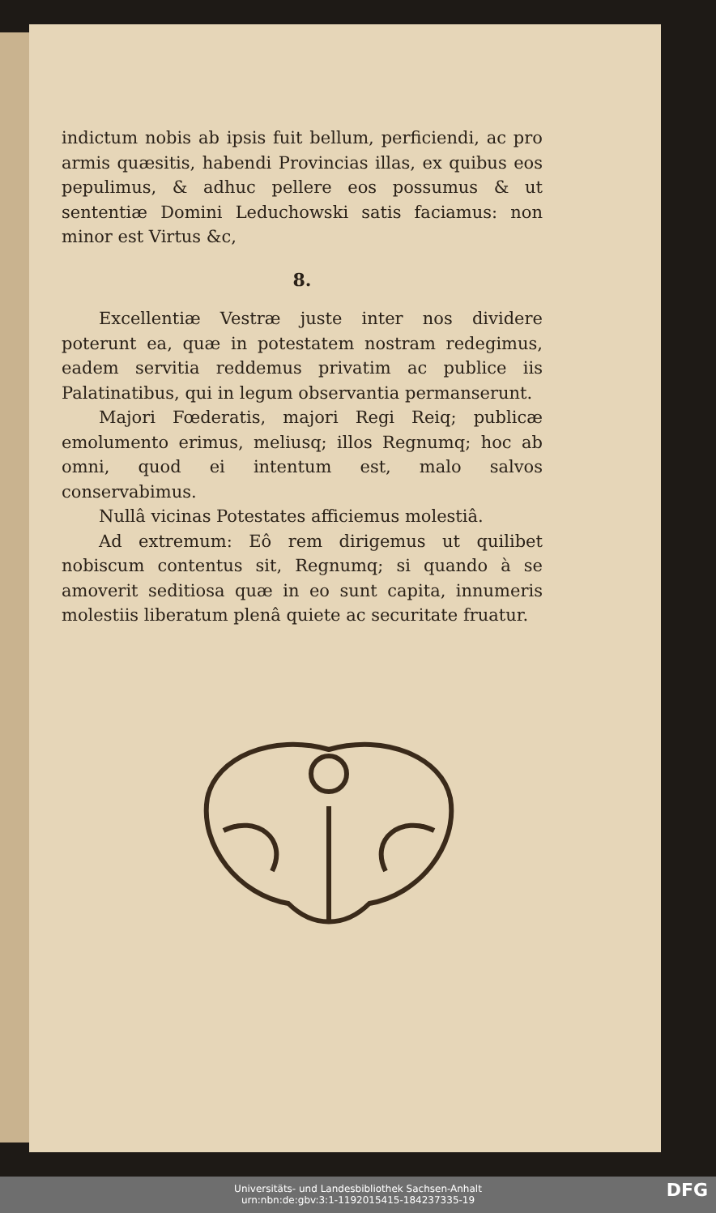indictum nobis ab ipsis fuit bellum, perficiendi, ac pro armis quæsitis, habendi Provincias illas, ex quibus eos pepulimus, & adhuc pellere eos possumus & ut sententiæ Domini Leduchowski satis faciamus: non minor est Virtus &c,
8.
Excellentiæ Vestræ juste inter nos dividere poterunt ea, quæ in potestatem nostram redegimus, eadem servitia reddemus privatim ac publice iis Palatinatibus, qui in legum observantia permanserunt.
Majori Fœderatis, majori Regi Reiq; publicæ emolumento erimus, meliusq; illos Regnumq; hoc ab omni, quod ei intentum est, malo salvos conservabimus.
Nullâ vicinas Potestates afficiemus molestiâ.
Ad extremum: Eô rem dirigemus ut quilibet nobiscum contentus sit, Regnumq; si quando à se amoverit seditiosa quæ in eo sunt capita, innumeris molestiis liberatum plenâ quiete ac securitate fruatur.
Universitäts- und Landesbibliothek Sachsen-Anhalt
urn:nbn:de:gbv:3:1-1192015415-184237335-19
DFG